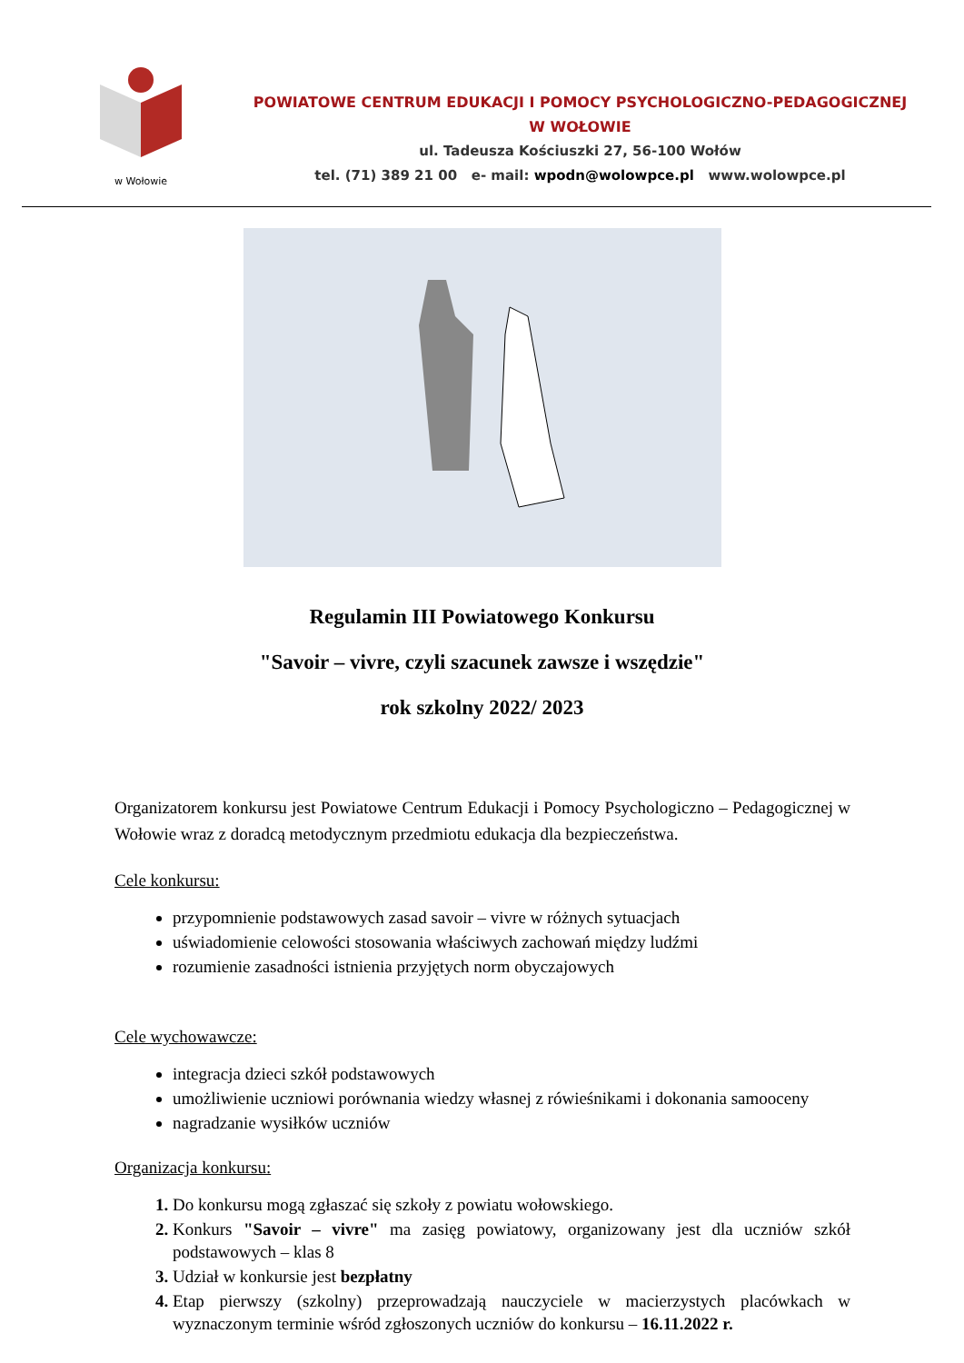w Wołowie
POWIATOWE CENTRUM EDUKACJI I POMOCY PSYCHOLOGICZNO-PEDAGOGICZNEJ
W WOŁOWIE
ul. Tadeusza Kościuszki 27, 56-100 Wołów
tel. (71) 389 21 00 e- mail: wpodn@wolowpce.pl www.wolowpce.pl
Regulamin III Powiatowego Konkursu
"Savoir – vivre, czyli szacunek zawsze i wszędzie"
rok szkolny 2022/ 2023
Organizatorem konkursu jest Powiatowe Centrum Edukacji i Pomocy Psychologiczno – Pedagogicznej w Wołowie wraz z doradcą metodycznym przedmiotu edukacja dla bezpieczeństwa.
Cele konkursu:
przypomnienie podstawowych zasad savoir – vivre w różnych sytuacjach
uświadomienie celowości stosowania właściwych zachowań między ludźmi
rozumienie zasadności istnienia przyjętych norm obyczajowych
Cele wychowawcze:
integracja dzieci szkół podstawowych
umożliwienie uczniowi porównania wiedzy własnej z rówieśnikami i dokonania samooceny
nagradzanie wysiłków uczniów
Organizacja konkursu:
Do konkursu mogą zgłaszać się szkoły z powiatu wołowskiego.
Konkurs "Savoir – vivre" ma zasięg powiatowy, organizowany jest dla uczniów szkół podstawowych – klas 8
Udział w konkursie jest bezpłatny
Etap pierwszy (szkolny) przeprowadzają nauczyciele w macierzystych placówkach w wyznaczonym terminie wśród zgłoszonych uczniów do konkursu – 16.11.2022 r.